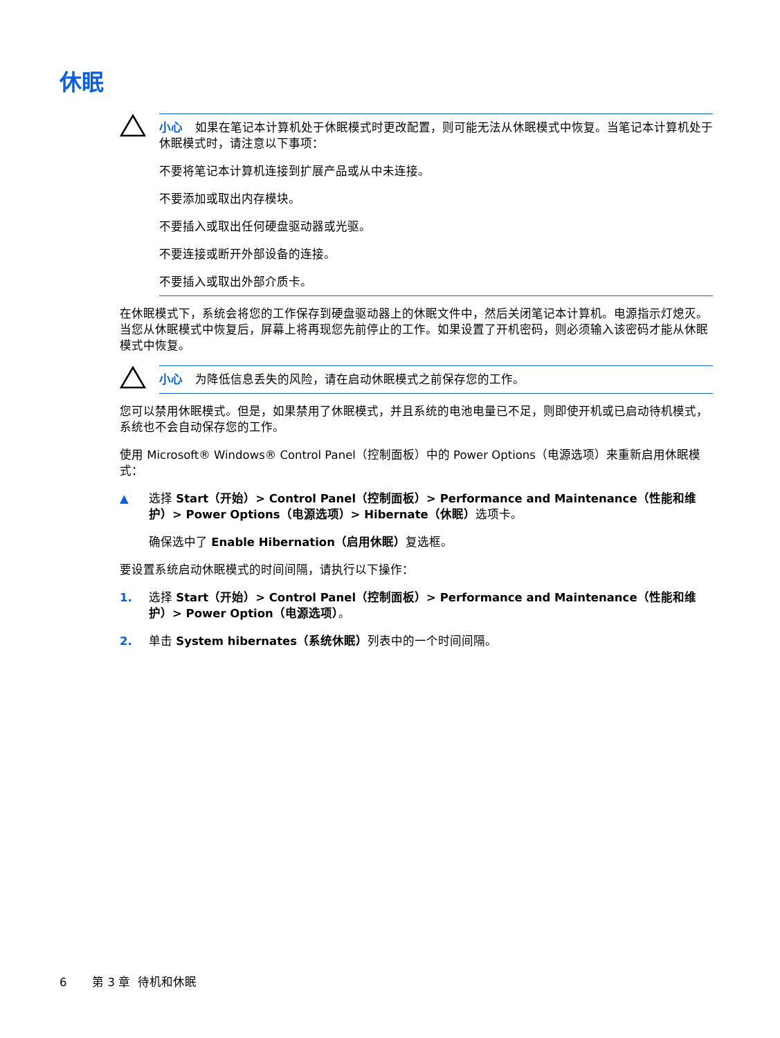休眠
小心 如果在笔记本计算机处于休眠模式时更改配置，则可能无法从休眠模式中恢复。当笔记本计算机处于休眠模式时，请注意以下事项：
不要将笔记本计算机连接到扩展产品或从中未连接。
不要添加或取出内存模块。
不要插入或取出任何硬盘驱动器或光驱。
不要连接或断开外部设备的连接。
不要插入或取出外部介质卡。
在休眠模式下，系统会将您的工作保存到硬盘驱动器上的休眠文件中，然后关闭笔记本计算机。电源指示灯熄灭。当您从休眠模式中恢复后，屏幕上将再现您先前停止的工作。如果设置了开机密码，则必须输入该密码才能从休眠模式中恢复。
小心 为降低信息丢失的风险，请在启动休眠模式之前保存您的工作。
您可以禁用休眠模式。但是，如果禁用了休眠模式，并且系统的电池电量已不足，则即使开机或已启动待机模式，系统也不会自动保存您的工作。
使用 Microsoft® Windows® Control Panel（控制面板）中的 Power Options（电源选项）来重新启用休眠模式：
▲ 选择 Start（开始）> Control Panel（控制面板）> Performance and Maintenance（性能和维护）> Power Options（电源选项）> Hibernate（休眠）选项卡。
确保选中了 Enable Hibernation（启用休眠）复选框。
要设置系统启动休眠模式的时间间隔，请执行以下操作：
1. 选择 Start（开始）> Control Panel（控制面板）> Performance and Maintenance（性能和维护）> Power Option（电源选项）。
2. 单击 System hibernates（系统休眠）列表中的一个时间间隔。
6 第 3 章 待机和休眠